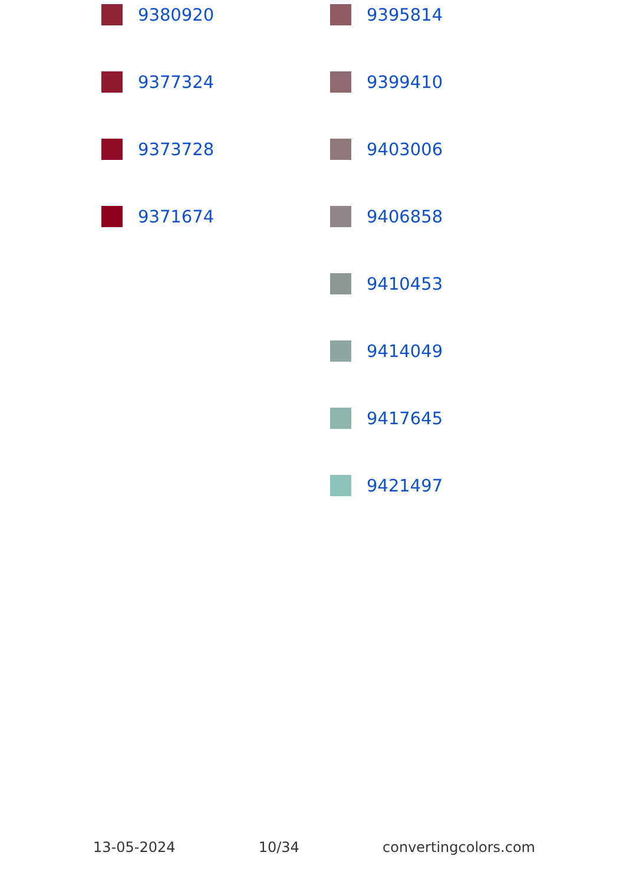9380920
9377324
9373728
9371674
9395814
9399410
9403006
9406858
9410453
9414049
9417645
9421497
13-05-2024 10/34 convertingcolors.com